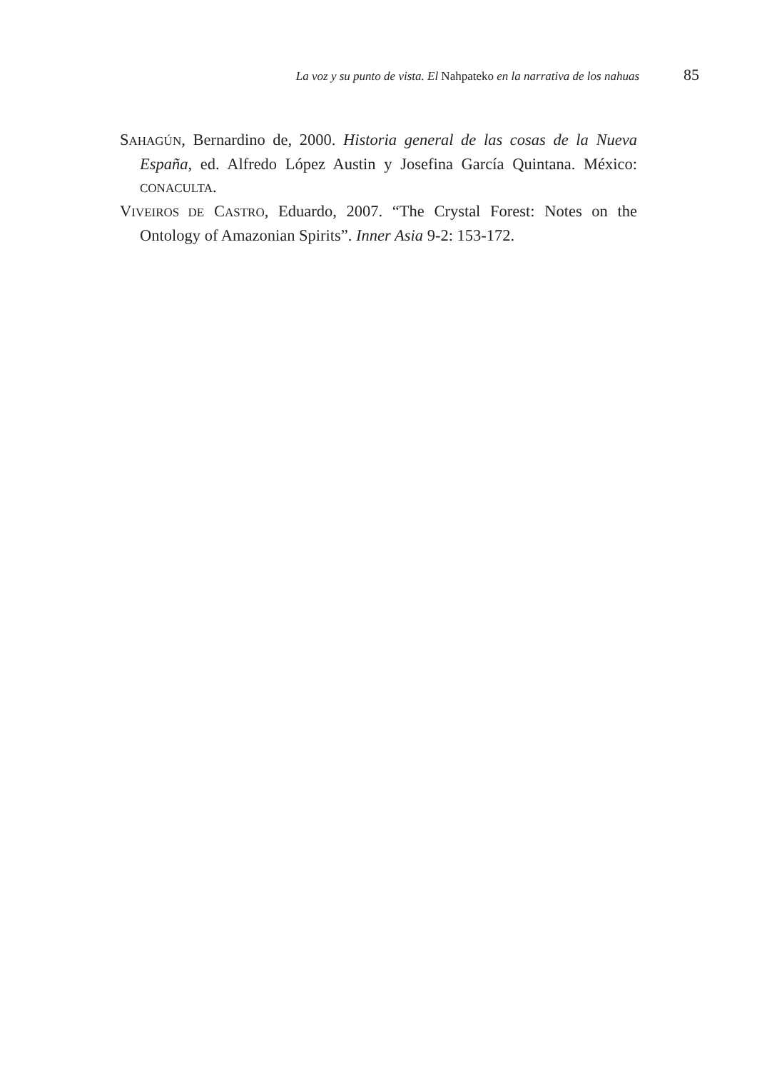La voz y su punto de vista. El Nahpateko en la narrativa de los nahuas 85
SAHAGÚN, Bernardino de, 2000. Historia general de las cosas de la Nueva España, ed. Alfredo López Austin y Josefina García Quintana. México: CONACULTA.
VIVEIROS DE CASTRO, Eduardo, 2007. “The Crystal Forest: Notes on the Ontology of Amazonian Spirits”. Inner Asia 9-2: 153-172.